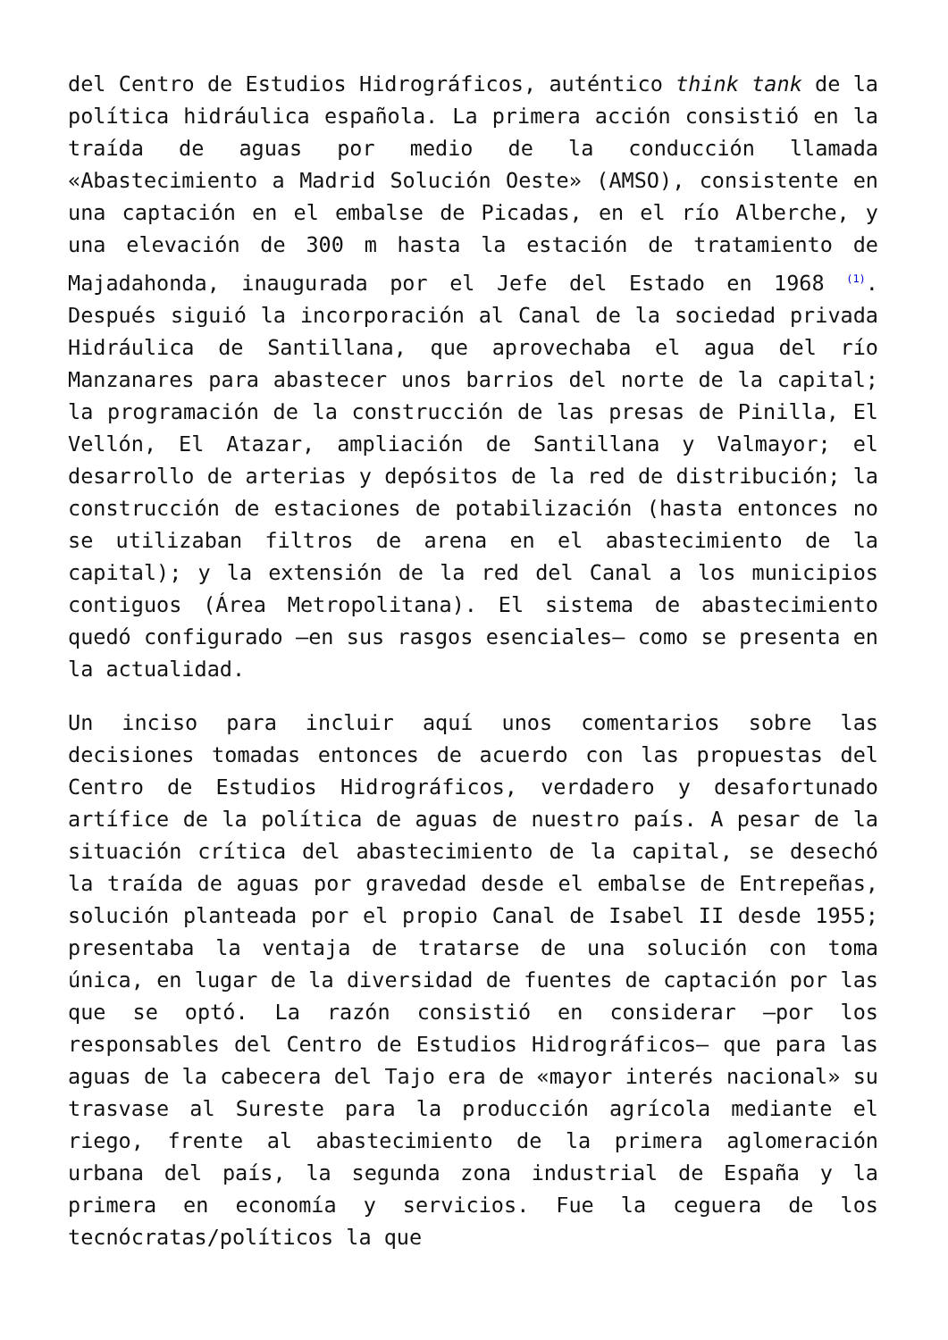del Centro de Estudios Hidrográficos, auténtico think tank de la política hidráulica española. La primera acción consistió en la traída de aguas por medio de la conducción llamada «Abastecimiento a Madrid Solución Oeste» (AMSO), consistente en una captación en el embalse de Picadas, en el río Alberche, y una elevación de 300 m hasta la estación de tratamiento de Majadahonda, inaugurada por el Jefe del Estado en 1968 <sup>(1)</sup>. Después siguió la incorporación al Canal de la sociedad privada Hidráulica de Santillana, que aprovechaba el agua del río Manzanares para abastecer unos barrios del norte de la capital; la programación de la construcción de las presas de Pinilla, El Vellón, El Atazar, ampliación de Santillana y Valmayor; el desarrollo de arterias y depósitos de la red de distribución; la construcción de estaciones de potabilización (hasta entonces no se utilizaban filtros de arena en el abastecimiento de la capital); y la extensión de la red del Canal a los municipios contiguos (Área Metropolitana). El sistema de abastecimiento quedó configurado —en sus rasgos esenciales— como se presenta en la actualidad.
Un inciso para incluir aquí unos comentarios sobre las decisiones tomadas entonces de acuerdo con las propuestas del Centro de Estudios Hidrográficos, verdadero y desafortunado artífice de la política de aguas de nuestro país. A pesar de la situación crítica del abastecimiento de la capital, se desechó la traída de aguas por gravedad desde el embalse de Entrepeñas, solución planteada por el propio Canal de Isabel II desde 1955; presentaba la ventaja de tratarse de una solución con toma única, en lugar de la diversidad de fuentes de captación por las que se optó. La razón consistió en considerar —por los responsables del Centro de Estudios Hidrográficos— que para las aguas de la cabecera del Tajo era de «mayor interés nacional» su trasvase al Sureste para la producción agrícola mediante el riego, frente al abastecimiento de la primera aglomeración urbana del país, la segunda zona industrial de España y la primera en economía y servicios. Fue la ceguera de los tecnócratas/políticos la que